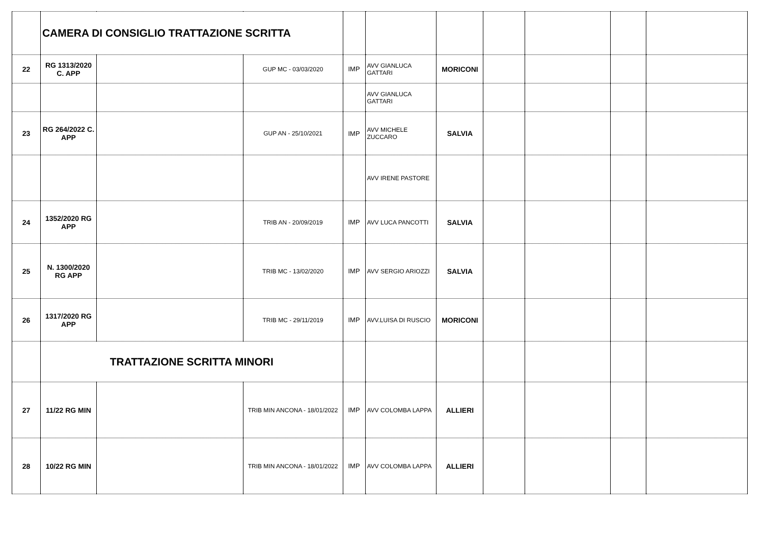| | CAMERA DI CONSIGLIO TRATTAZIONE SCRITTA | | | | | | | | | |
| 22 | RG 1313/2020 C. APP | | GUP MC - 03/03/2020 | IMP | AVV GIANLUCA GATTARI | MORICONI | | | | |
| | | | | | AVV GIANLUCA GATTARI | | | | | |
| 23 | RG 264/2022 C. APP | | GUP AN - 25/10/2021 | IMP | AVV MICHELE ZUCCARO | SALVIA | | | | |
| | | | | | AVV IRENE PASTORE | | | | | |
| 24 | 1352/2020 RG APP | | TRIB AN - 20/09/2019 | IMP | AVV LUCA PANCOTTI | SALVIA | | | | |
| 25 | N. 1300/2020 RG APP | | TRIB MC - 13/02/2020 | IMP | AVV SERGIO ARIOZZI | SALVIA | | | | |
| 26 | 1317/2020 RG APP | | TRIB MC - 29/11/2019 | IMP | AVV.LUISA DI RUSCIO | MORICONI | | | | |
| | TRATTAZIONE SCRITTA MINORI | | | | | | | | | |
| 27 | 11/22 RG MIN | | TRIB MIN ANCONA - 18/01/2022 | IMP | AVV COLOMBA LAPPA | ALLIERI | | | | |
| 28 | 10/22 RG MIN | | TRIB MIN ANCONA - 18/01/2022 | IMP | AVV COLOMBA LAPPA | ALLIERI | | | | |